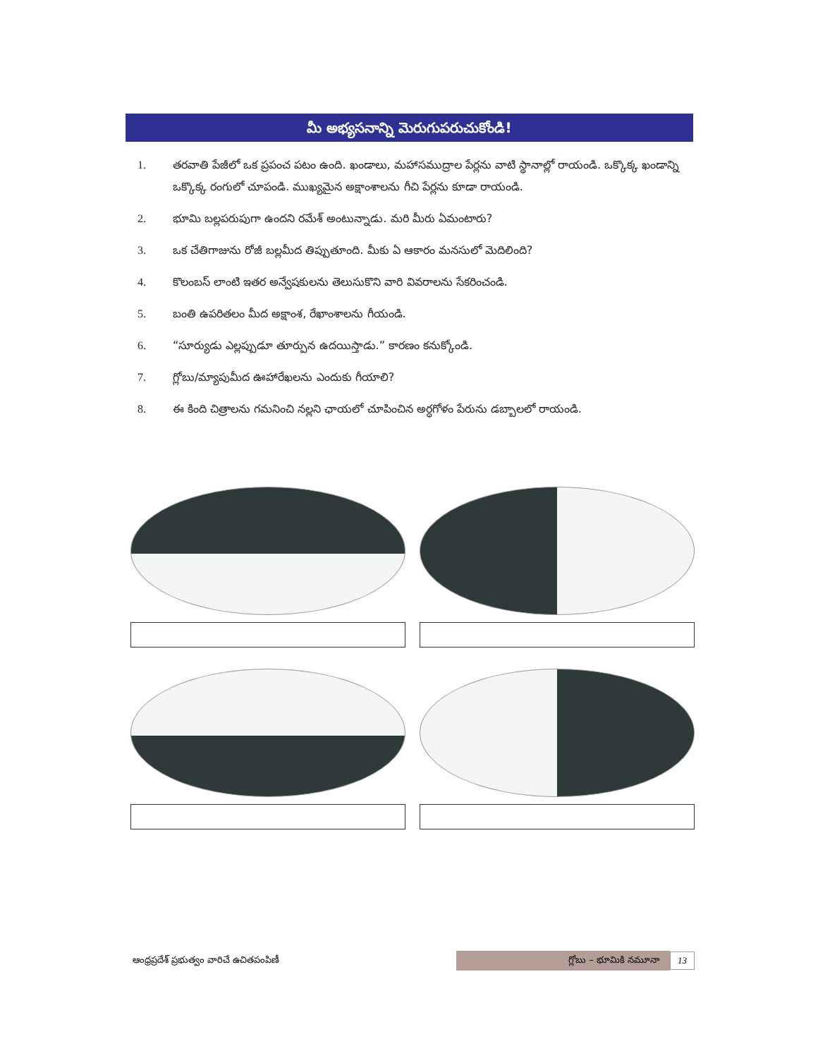మీ అభ్యసనాన్ని మెరుగుపరుచుకోండి!
1. తరవాతి పేజీలో ఒక ప్రపంచ పటం ఉంది. ఖండాలు, మహాసముద్రాల పేర్లను వాటి స్థానాల్లో రాయండి. ఒక్కొక్క ఖండాన్ని ఒక్కొక్క రంగులో చూపండి. ముఖ్యమైన అక్షాంశాలను గీచి పేర్లను కూడా రాయండి.
2. భూమి బల్లపరుపుగా ఉందని రమేశ్ అంటున్నాడు. మరి మీరు ఏమంటారు?
3. ఒక చేతిగాజును రోజీ బల్లమీద తిప్పుతూంది. మీకు ఏ ఆకారం మనసులో మెదిలింది?
4. కొలంబస్ లాంటి ఇతర అన్వేషకులను తెలుసుకొని వారి వివరాలను సేకరించండి.
5. బంతి ఉపరితలం మీద అక్షాంశ, రేఖాంశాలను గీయండి.
6. “సూర్యుడు ఎల్లప్పుడూ తూర్పున ఉదయిస్తాడు.” కారణం కనుక్కోండి.
7. గ్లోబు/మ్యాపుమీద ఊహారేఖలను ఎందుకు గీయాలి?
8. ఈ కింది చిత్రాలను గమనించి నల్లని ఛాయలో చూపించిన అర్ధగోళం పేరును డబ్బాలలో రాయండి.
ఆంధ్రప్రదేశ్ ప్రభుత్వం వారిచే ఉచితపంపిణీ గ్లోబు – భూమికి నమూనా 13